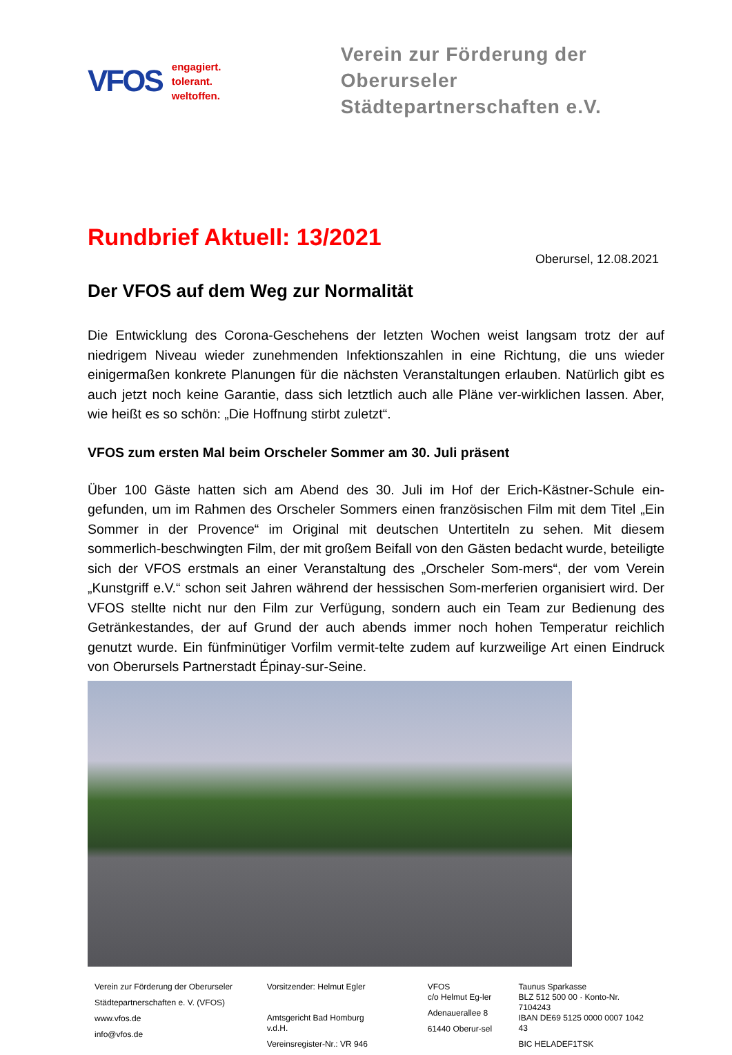VFOS
engagiert.
tolerant.
weltoffen.
Verein zur Förderung der Oberurseler
Städtepartnerschaften e.V.
Rundbrief Aktuell: 13/2021
Oberursel, 12.08.2021
Der VFOS auf dem Weg zur Normalität
Die Entwicklung des Corona-Geschehens der letzten Wochen weist langsam trotz der auf niedrigem Niveau wieder zunehmenden Infektionszahlen in eine Richtung, die uns wieder einigermaßen konkrete Planungen für die nächsten Veranstaltungen erlauben. Natürlich gibt es auch jetzt noch keine Garantie, dass sich letztlich auch alle Pläne ver-wirklichen lassen. Aber, wie heißt es so schön: „Die Hoffnung stirbt zuletzt“.
VFOS zum ersten Mal beim Orscheler Sommer am 30. Juli präsent
Über 100 Gäste hatten sich am Abend des 30. Juli im Hof der Erich-Kästner-Schule ein-gefunden, um im Rahmen des Orscheler Sommers einen französischen Film mit dem Titel „Ein Sommer in der Provence“ im Original mit deutschen Untertiteln zu sehen. Mit diesem sommerlich-beschwingten Film, der mit großem Beifall von den Gästen bedacht wurde, beteiligte sich der VFOS erstmals an einer Veranstaltung des „Orscheler Som-mers“, der vom Verein „Kunstgriff e.V.“ schon seit Jahren während der hessischen Som-merferien organisiert wird. Der VFOS stellte nicht nur den Film zur Verfügung, sondern auch ein Team zur Bedienung des Getränkestandes, der auf Grund der auch abends immer noch hohen Temperatur reichlich genutzt wurde. Ein fünfminütiger Vorfilm vermit-telte zudem auf kurzweilige Art einen Eindruck von Oberursels Partnerstadt Épinay-sur-Seine.
Verein zur Förderung der Oberurseler
Städtepartnerschaften e. V. (VFOS)
www.vfos.de
info@vfos.de
Vorsitzender: Helmut Egler
Amtsgericht Bad Homburg v.d.H.
Vereinsregister-Nr.: VR 946
VFOS
c/o Helmut Eg-ler
Adenauerallee 8
61440 Oberur-sel
Taunus Sparkasse
BLZ 512 500 00 · Konto-Nr. 7104243
IBAN DE69 5125 0000 0007 1042 43
BIC HELADEF1TSK